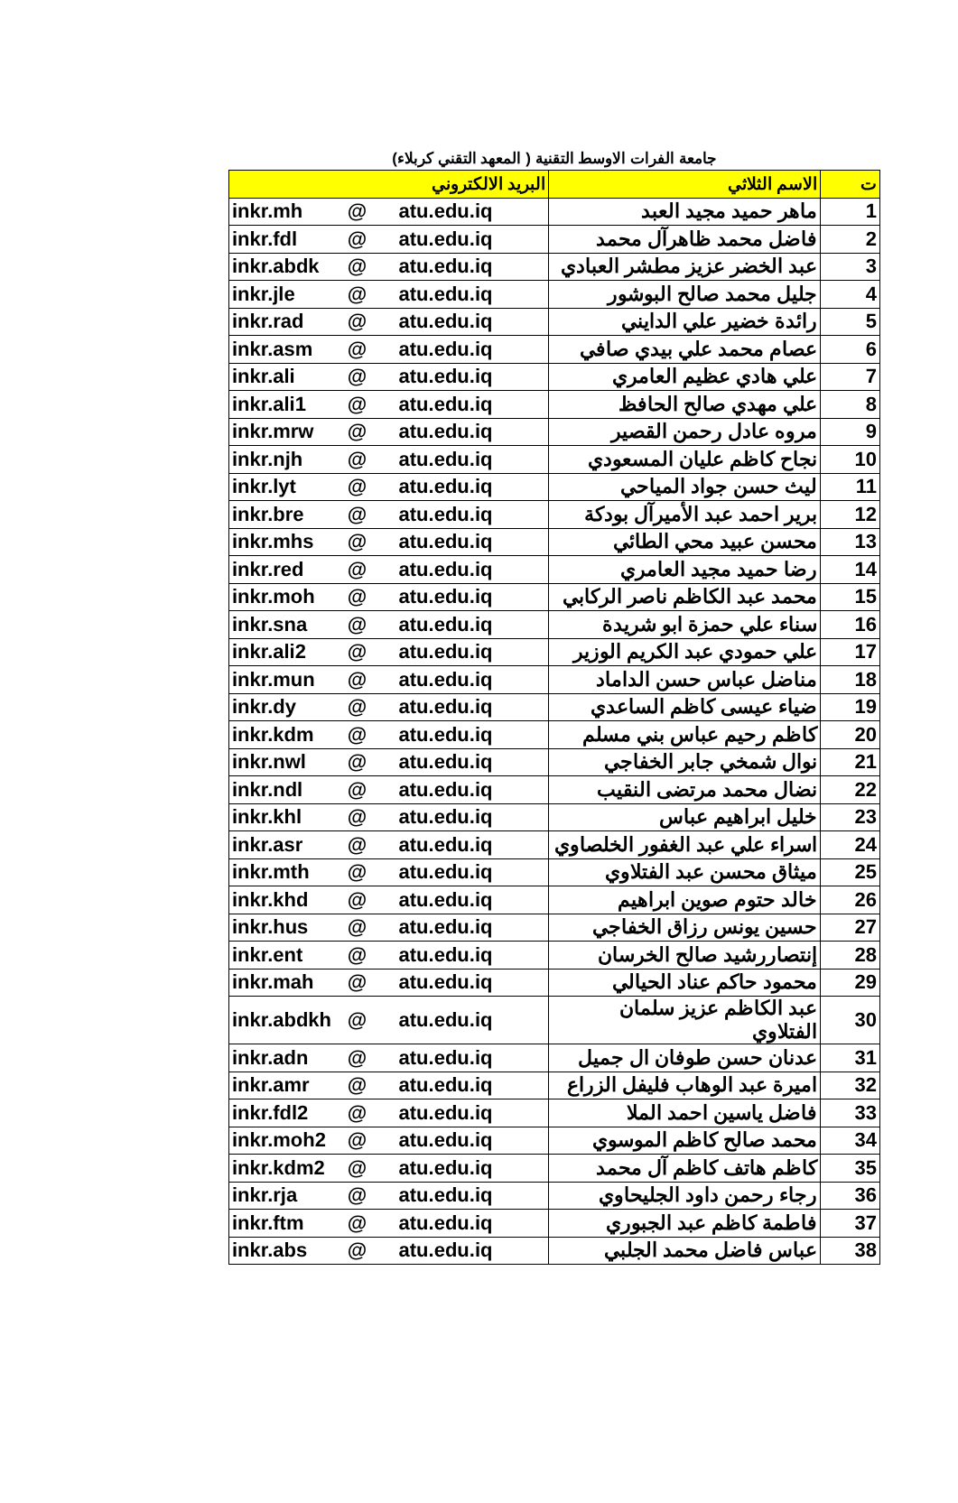جامعة الفرات الاوسط التقنية ( المعهد التقني كربلاء)
| البريد الالكتروني | | | الاسم الثلاثي | ت |
| --- | --- | --- | --- | --- |
| inkr.mh | @ | atu.edu.iq | ماهر حميد مجيد العبد | 1 |
| inkr.fdl | @ | atu.edu.iq | فاضل محمد ظاهرآل محمد | 2 |
| inkr.abdk | @ | atu.edu.iq | عبد الخضر عزيز مطشر العبادي | 3 |
| inkr.jle | @ | atu.edu.iq | جليل محمد صالح البوشور | 4 |
| inkr.rad | @ | atu.edu.iq | رائدة خضير علي الدايني | 5 |
| inkr.asm | @ | atu.edu.iq | عصام محمد علي بيدي صافي | 6 |
| inkr.ali | @ | atu.edu.iq | علي هادي عظيم العامري | 7 |
| inkr.ali1 | @ | atu.edu.iq | علي مهدي صالح الحافظ | 8 |
| inkr.mrw | @ | atu.edu.iq | مروه عادل رحمن القصير | 9 |
| inkr.njh | @ | atu.edu.iq | نجاح كاظم عليان المسعودي | 10 |
| inkr.lyt | @ | atu.edu.iq | ليث حسن جواد المياحي | 11 |
| inkr.bre | @ | atu.edu.iq | برير احمد عبد الأميرآل بودكة | 12 |
| inkr.mhs | @ | atu.edu.iq | محسن عبيد محي الطائي | 13 |
| inkr.red | @ | atu.edu.iq | رضا حميد مجيد العامري | 14 |
| inkr.moh | @ | atu.edu.iq | محمد عبد الكاظم ناصر الركابي | 15 |
| inkr.sna | @ | atu.edu.iq | سناء علي حمزة ابو شريدة | 16 |
| inkr.ali2 | @ | atu.edu.iq | علي حمودي عبد الكريم الوزير | 17 |
| inkr.mun | @ | atu.edu.iq | مناضل عباس حسن الداماد | 18 |
| inkr.dy | @ | atu.edu.iq | ضياء عيسى كاظم الساعدي | 19 |
| inkr.kdm | @ | atu.edu.iq | كاظم رحيم عباس بني مسلم | 20 |
| inkr.nwl | @ | atu.edu.iq | نوال شمخي جابر الخفاجي | 21 |
| inkr.ndl | @ | atu.edu.iq | نضال محمد مرتضى النقيب | 22 |
| inkr.khl | @ | atu.edu.iq | خليل ابراهيم عباس | 23 |
| inkr.asr | @ | atu.edu.iq | اسراء علي عبد الغفور الخلصاوي | 24 |
| inkr.mth | @ | atu.edu.iq | ميثاق محسن عبد الفتلاوي | 25 |
| inkr.khd | @ | atu.edu.iq | خالد حتوم صوين ابراهيم | 26 |
| inkr.hus | @ | atu.edu.iq | حسين يونس رزاق الخفاجي | 27 |
| inkr.ent | @ | atu.edu.iq | إنتصاررشيد صالح الخرسان | 28 |
| inkr.mah | @ | atu.edu.iq | محمود حاكم عناد الحيالي | 29 |
| inkr.abdkh | @ | atu.edu.iq | عبد الكاظم عزيز سلمان الفتلاوي | 30 |
| inkr.adn | @ | atu.edu.iq | عدنان حسن طوفان ال جميل | 31 |
| inkr.amr | @ | atu.edu.iq | اميرة عبد الوهاب فليفل الزراع | 32 |
| inkr.fdl2 | @ | atu.edu.iq | فاضل ياسين احمد الملا | 33 |
| inkr.moh2 | @ | atu.edu.iq | محمد صالح كاظم الموسوي | 34 |
| inkr.kdm2 | @ | atu.edu.iq | كاظم هاتف كاظم آل محمد | 35 |
| inkr.rja | @ | atu.edu.iq | رجاء رحمن داود الجليحاوي | 36 |
| inkr.ftm | @ | atu.edu.iq | فاطمة كاظم عبد الجبوري | 37 |
| inkr.abs | @ | atu.edu.iq | عباس فاضل محمد الجلبي | 38 |